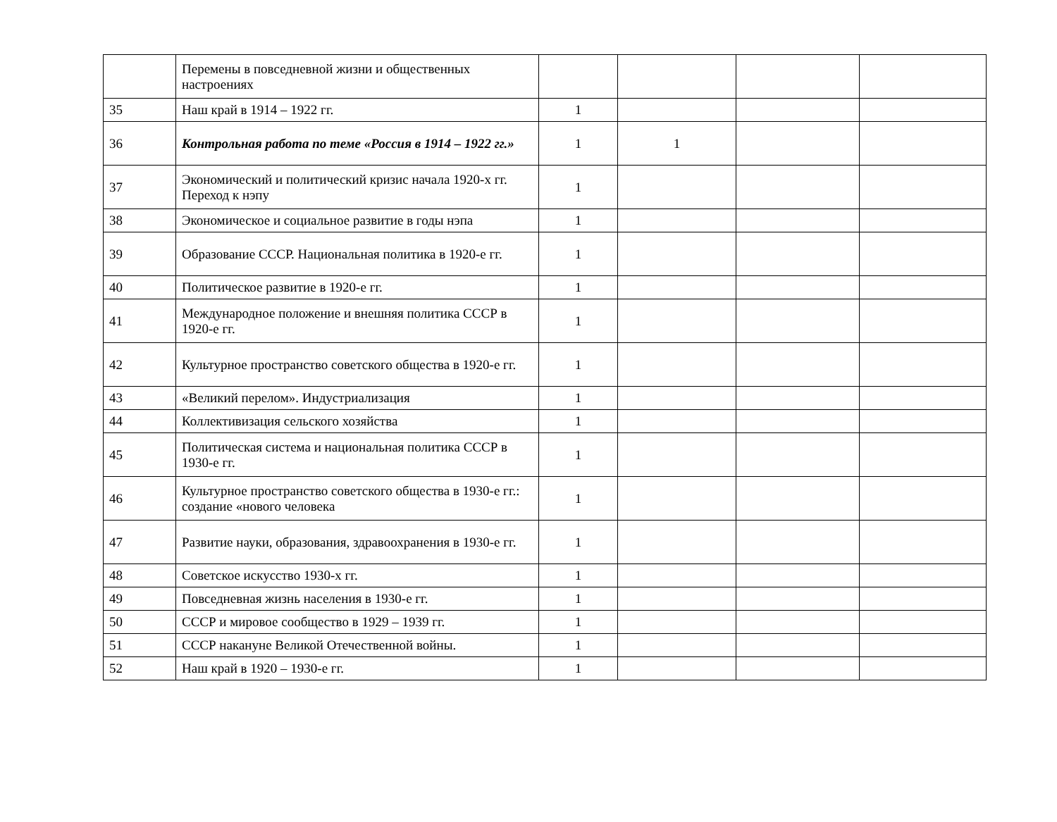| | Перемены в повседневной жизни и общественных настроениях | | | | |
| 35 | Наш край в 1914 – 1922 гг. | 1 | | | |
| 36 | Контрольная работа по теме «Россия в 1914 – 1922 гг.» | 1 | 1 | | |
| 37 | Экономический и политический кризис начала 1920-х гг. Переход к нэпу | 1 | | | |
| 38 | Экономическое и социальное развитие в годы нэпа | 1 | | | |
| 39 | Образование СССР. Национальная политика в 1920-е гг. | 1 | | | |
| 40 | Политическое развитие в 1920-е гг. | 1 | | | |
| 41 | Международное положение и внешняя политика СССР в 1920-е гг. | 1 | | | |
| 42 | Культурное пространство советского общества в 1920-е гг. | 1 | | | |
| 43 | «Великий перелом». Индустриализация | 1 | | | |
| 44 | Коллективизация сельского хозяйства | 1 | | | |
| 45 | Политическая система и национальная политика СССР в 1930-е гг. | 1 | | | |
| 46 | Культурное пространство советского общества в 1930-е гг.: создание «нового человека | 1 | | | |
| 47 | Развитие науки, образования, здравоохранения в 1930-е гг. | 1 | | | |
| 48 | Советское искусство 1930-х гг. | 1 | | | |
| 49 | Повседневная жизнь населения в 1930-е гг. | 1 | | | |
| 50 | СССР и мировое сообщество в 1929 – 1939 гг. | 1 | | | |
| 51 | СССР накануне Великой Отечественной войны. | 1 | | | |
| 52 | Наш край в 1920 – 1930-е гг. | 1 | | | |